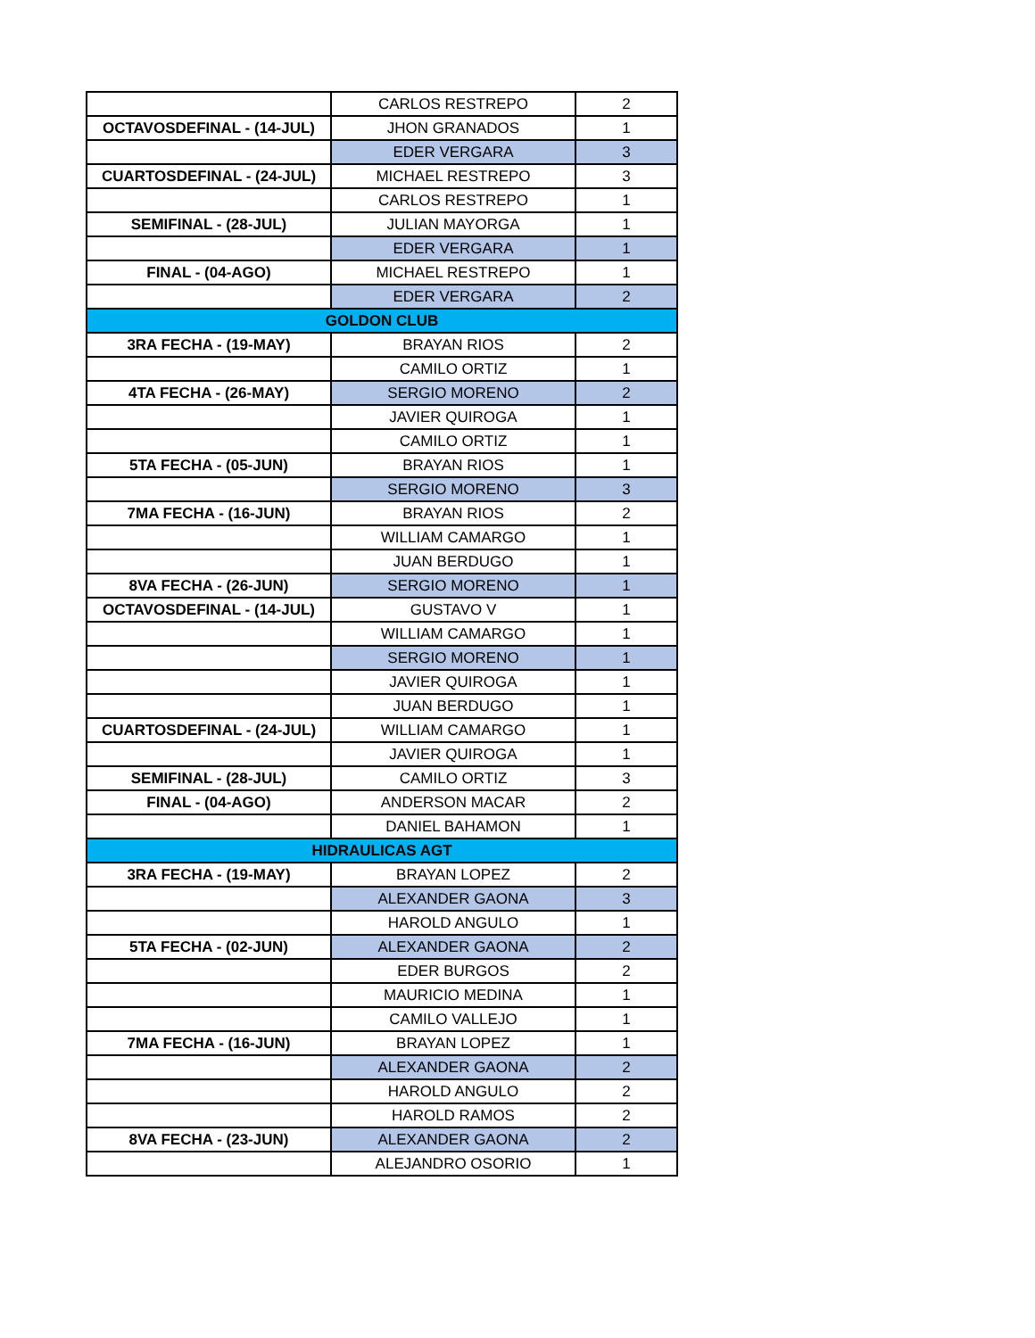| | CARLOS RESTREPO | 2 |
| OCTAVOSDEFINAL - (14-JUL) | JHON GRANADOS | 1 |
| | EDER VERGARA | 3 |
| CUARTOSDEFINAL - (24-JUL) | MICHAEL RESTREPO | 3 |
| | CARLOS RESTREPO | 1 |
| SEMIFINAL - (28-JUL) | JULIAN MAYORGA | 1 |
| | EDER VERGARA | 1 |
| FINAL - (04-AGO) | MICHAEL RESTREPO | 1 |
| | EDER VERGARA | 2 |
| GOLDON CLUB | | |
| 3RA FECHA - (19-MAY) | BRAYAN RIOS | 2 |
| | CAMILO ORTIZ | 1 |
| 4TA FECHA - (26-MAY) | SERGIO MORENO | 2 |
| | JAVIER QUIROGA | 1 |
| | CAMILO ORTIZ | 1 |
| 5TA FECHA - (05-JUN) | BRAYAN RIOS | 1 |
| | SERGIO MORENO | 3 |
| 7MA FECHA - (16-JUN) | BRAYAN RIOS | 2 |
| | WILLIAM CAMARGO | 1 |
| | JUAN BERDUGO | 1 |
| 8VA FECHA - (26-JUN) | SERGIO MORENO | 1 |
| OCTAVOSDEFINAL - (14-JUL) | GUSTAVO V | 1 |
| | WILLIAM CAMARGO | 1 |
| | SERGIO MORENO | 1 |
| | JAVIER QUIROGA | 1 |
| | JUAN BERDUGO | 1 |
| CUARTOSDEFINAL - (24-JUL) | WILLIAM CAMARGO | 1 |
| | JAVIER QUIROGA | 1 |
| SEMIFINAL - (28-JUL) | CAMILO ORTIZ | 3 |
| FINAL - (04-AGO) | ANDERSON MACAR | 2 |
| | DANIEL BAHAMON | 1 |
| HIDRAULICAS AGT | | |
| 3RA FECHA - (19-MAY) | BRAYAN LOPEZ | 2 |
| | ALEXANDER GAONA | 3 |
| | HAROLD ANGULO | 1 |
| 5TA FECHA - (02-JUN) | ALEXANDER GAONA | 2 |
| | EDER BURGOS | 2 |
| | MAURICIO MEDINA | 1 |
| | CAMILO VALLEJO | 1 |
| 7MA FECHA - (16-JUN) | BRAYAN LOPEZ | 1 |
| | ALEXANDER GAONA | 2 |
| | HAROLD ANGULO | 2 |
| | HAROLD RAMOS | 2 |
| 8VA FECHA - (23-JUN) | ALEXANDER GAONA | 2 |
| | ALEJANDRO OSORIO | 1 |